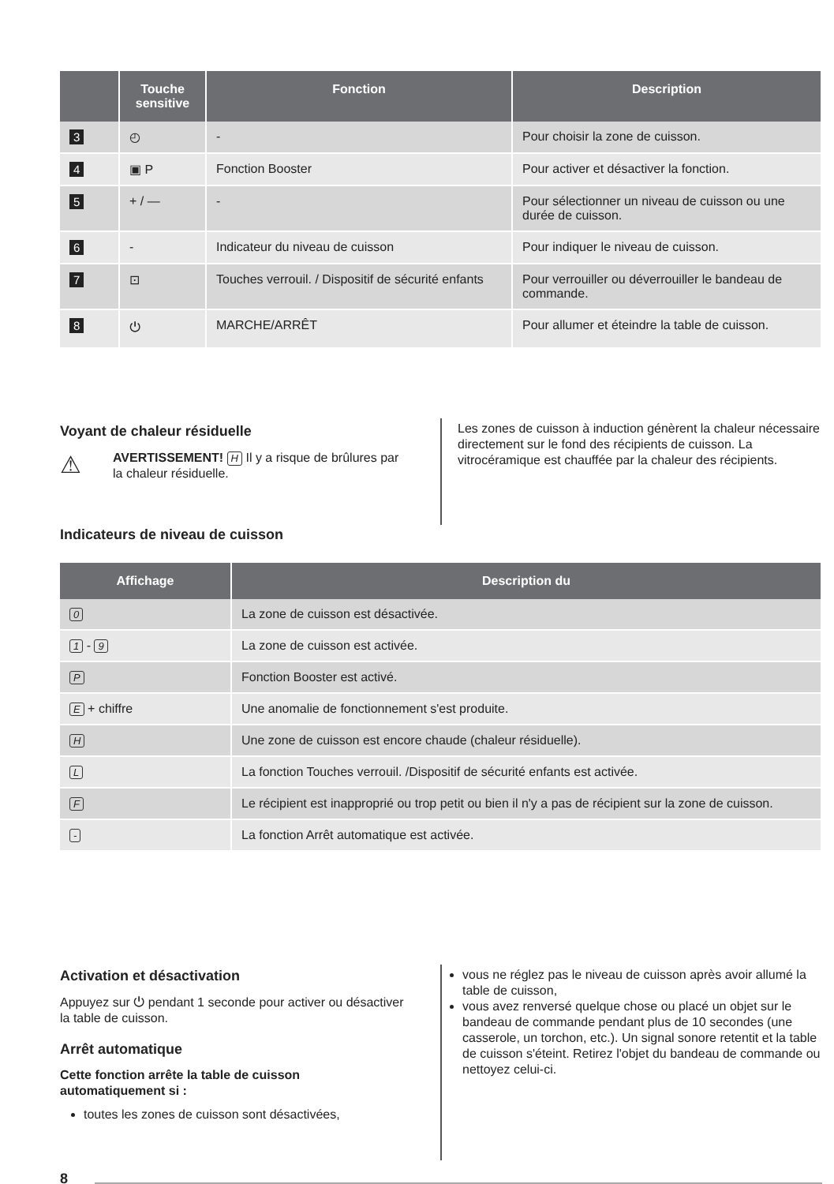| | Touche sensitive | Fonction | Description |
| --- | --- | --- | --- |
| 3 | ◴ | - | Pour choisir la zone de cuisson. |
| 4 | ▣ P | Fonction Booster | Pour activer et désactiver la fonction. |
| 5 | + / — | - | Pour sélectionner un niveau de cuisson ou une durée de cuisson. |
| 6 | - | Indicateur du niveau de cuisson | Pour indiquer le niveau de cuisson. |
| 7 | ⊡ | Touches verrouil. / Dispositif de sécurité enfants | Pour verrouiller ou déverrouiller le bandeau de commande. |
| 8 | ⏻ | MARCHE/ARRÊT | Pour allumer et éteindre la table de cuisson. |
Voyant de chaleur résiduelle
⚠
AVERTISSEMENT! H Il y a risque de brûlures par la chaleur résiduelle.
Les zones de cuisson à induction génèrent la chaleur nécessaire directement sur le fond des récipients de cuisson. La vitrocéramique est chauffée par la chaleur des récipients.
Indicateurs de niveau de cuisson
| Affichage | Description du |
| --- | --- |
| 0 | La zone de cuisson est désactivée. |
| 1 - 9 | La zone de cuisson est activée. |
| P | Fonction Booster est activé. |
| E + chiffre | Une anomalie de fonctionnement s'est produite. |
| H | Une zone de cuisson est encore chaude (chaleur résiduelle). |
| L | La fonction Touches verrouil. /Dispositif de sécurité enfants est activée. |
| F | Le récipient est inapproprié ou trop petit ou bien il n'y a pas de récipient sur la zone de cuisson. |
| - | La fonction Arrêt automatique est activée. |
Activation et désactivation
Appuyez sur ⏻ pendant 1 seconde pour activer ou désactiver la table de cuisson.
Arrêt automatique
Cette fonction arrête la table de cuisson automatiquement si :
toutes les zones de cuisson sont désactivées,
vous ne réglez pas le niveau de cuisson après avoir allumé la table de cuisson,
vous avez renversé quelque chose ou placé un objet sur le bandeau de commande pendant plus de 10 secondes (une casserole, un torchon, etc.). Un signal sonore retentit et la table de cuisson s'éteint. Retirez l'objet du bandeau de commande ou nettoyez celui-ci.
8